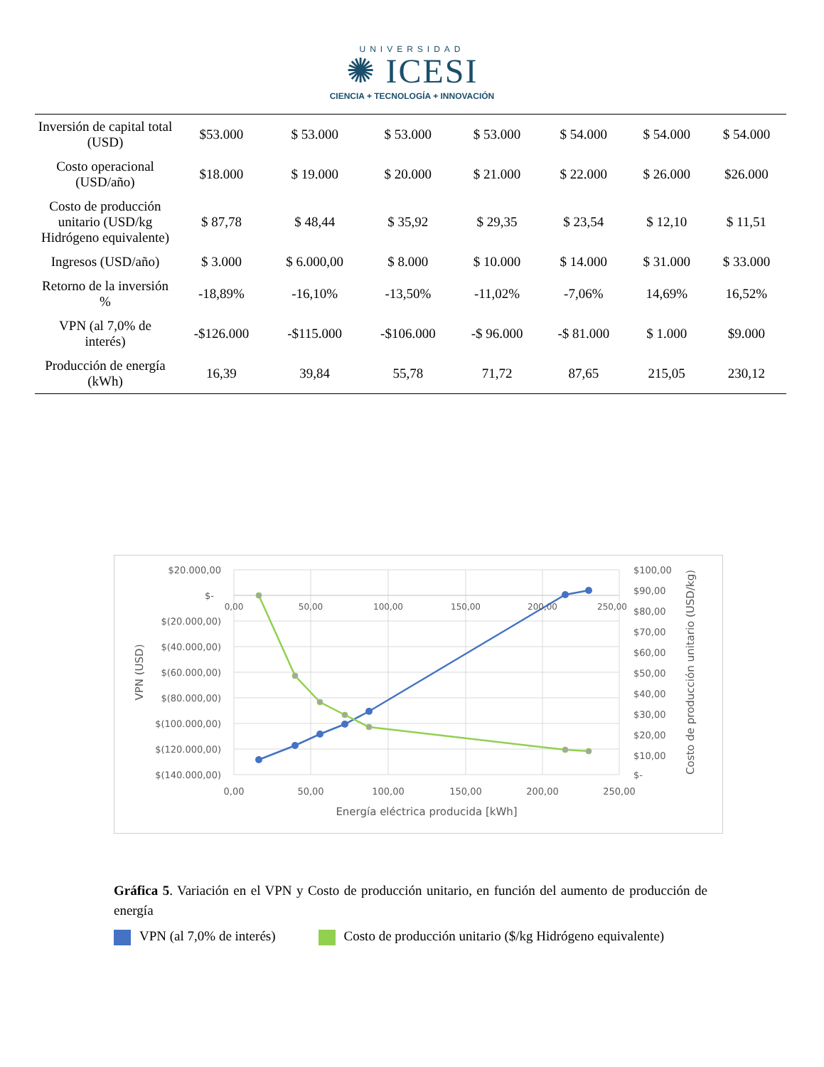UNIVERSIDAD
✺ ICESI
CIENCIA + TECNOLOGÍA + INNOVACIÓN
| Inversión de capital total (USD) | $53.000 | $ 53.000 | $ 53.000 | $ 53.000 | $ 54.000 | $ 54.000 | $ 54.000 |
| Costo operacional (USD/año) | $18.000 | $ 19.000 | $ 20.000 | $ 21.000 | $ 22.000 | $ 26.000 | $26.000 |
| Costo de producción unitario (USD/kg Hidrógeno equivalente) | $ 87,78 | $ 48,44 | $ 35,92 | $ 29,35 | $ 23,54 | $ 12,10 | $ 11,51 |
| Ingresos (USD/año) | $ 3.000 | $ 6.000,00 | $ 8.000 | $ 10.000 | $ 14.000 | $ 31.000 | $ 33.000 |
| Retorno de la inversión % | -18,89% | -16,10% | -13,50% | -11,02% | -7,06% | 14,69% | 16,52% |
| VPN (al 7,0% de interés) | -$126.000 | -$115.000 | -$106.000 | -$ 96.000 | -$ 81.000 | $ 1.000 | $9.000 |
| Producción de energía (kWh) | 16,39 | 39,84 | 55,78 | 71,72 | 87,65 | 215,05 | 230,12 |
$20.000,00
$-
$(20.000,00)
$(40.000,00)
$(60.000,00)
$(80.000,00)
$(100.000,00)
$(120.000,00)
$(140.000,00)
$100,00
$90,00
$80,00
$70,00
$60,00
$50,00
$40,00
$30,00
$20,00
$10,00
$-
0,00
50,00
100,00
150,00
200,00
250,00
0,00
50,00
100,00
150,00
200,00
250,00
Energía eléctrica producida [kWh]
VPN (USD)
Costo de producción unitario (USD/kg)
Gráfica 5. Variación en el VPN y Costo de producción unitario, en función del aumento de producción de energía
VPN (al 7,0% de interés) Costo de producción unitario ($/kg Hidrógeno equivalente)